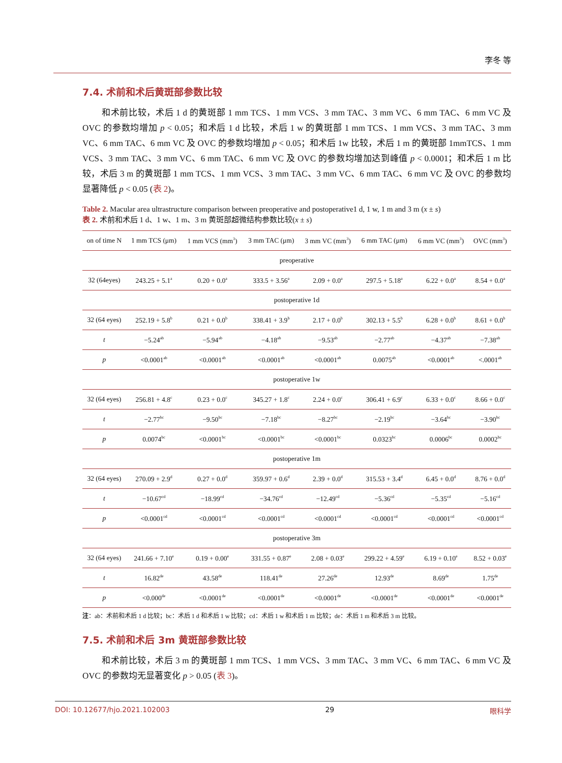李冬 等
7.4. 术前和术后黄斑部参数比较
和术前比较，术后 1 d 的黄斑部 1 mm TCS、1 mm VCS、3 mm TAC、3 mm VC、6 mm TAC、6 mm VC 及 OVC 的参数均增加 p < 0.05；和术后 1 d 比较，术后 1 w 的黄斑部 1 mm TCS、1 mm VCS、3 mm TAC、3 mm VC、6 mm TAC、6 mm VC 及 OVC 的参数均增加 p < 0.05；和术后 1w 比较，术后 1 m 的黄斑部 1mmTCS、1 mm VCS、3 mm TAC、3 mm VC、6 mm TAC、6 mm VC 及 OVC 的参数均增加达到峰值 p < 0.0001；和术后 1 m 比较，术后 3 m 的黄斑部 1 mm TCS、1 mm VCS、3 mm TAC、3 mm VC、6 mm TAC、6 mm VC 及 OVC 的参数均显著降低 p < 0.05 (表 2)。
Table 2. Macular area ultrastructure comparison between preoperative and postoperative1 d, 1 w, 1 m and 3 m (x ± s)
表 2. 术前和术后 1 d、1 w、1 m、3 m 黄斑部超微结构参数比较(x ± s)
| on of time N | 1 mm TCS (μm) | 1 mm VCS (mm<sup>3</sup>) | 3 mm TAC (μm) | 3 mm VC (mm<sup>3</sup>) | 6 mm TAC (μm) | 6 mm VC (mm<sup>3</sup>) | OVC (mm<sup>3</sup>) |
| --- | --- | --- | --- | --- | --- | --- | --- |
| preoperative | | | | | | | |
| 32 (64eyes) | 243.25 + 5.1<sup>a</sup> | 0.20 + 0.0<sup>a</sup> | 333.5 + 3.56<sup>a</sup> | 2.09 + 0.0<sup>a</sup> | 297.5 + 5.18<sup>a</sup> | 6.22 + 0.0<sup>a</sup> | 8.54 + 0.0<sup>a</sup> |
| postoperative 1d | | | | | | | |
| 32 (64 eyes) | 252.19 + 5.8<sup>b</sup> | 0.21 + 0.0<sup>b</sup> | 338.41 + 3.9<sup>b</sup> | 2.17 + 0.0<sup>b</sup> | 302.13 + 5.5<sup>b</sup> | 6.28 + 0.0<sup>b</sup> | 8.61 + 0.0<sup>b</sup> |
| t | −5.24<sup>ab</sup> | −5.94<sup>ab</sup> | −4.18<sup>ab</sup> | −9.53<sup>ab</sup> | −2.77<sup>ab</sup> | −4.37<sup>ab</sup> | −7.38<sup>ab</sup> |
| p | <0.0001<sup>ab</sup> | <0.0001<sup>ab</sup> | <0.0001<sup>ab</sup> | <0.0001<sup>ab</sup> | 0.0075<sup>ab</sup> | <0.0001<sup>ab</sup> | <.0001<sup>ab</sup> |
| postoperative 1w | | | | | | | |
| 32 (64 eyes) | 256.81 + 4.8<sup>c</sup> | 0.23 + 0.0<sup>c</sup> | 345.27 + 1.8<sup>c</sup> | 2.24 + 0.0<sup>c</sup> | 306.41 + 6.9<sup>c</sup> | 6.33 + 0.0<sup>c</sup> | 8.66 + 0.0<sup>c</sup> |
| t | −2.77<sup>bc</sup> | −9.50<sup>bc</sup> | −7.18<sup>bc</sup> | −8.27<sup>bc</sup> | −2.19<sup>bc</sup> | −3.64<sup>bc</sup> | −3.90<sup>bc</sup> |
| p | 0.0074<sup>bc</sup> | <0.0001<sup>bc</sup> | <0.0001<sup>bc</sup> | <0.0001<sup>bc</sup> | 0.0323<sup>bc</sup> | 0.0006<sup>bc</sup> | 0.0002<sup>bc</sup> |
| postoperative 1m | | | | | | | |
| 32 (64 eyes) | 270.09 + 2.9<sup>d</sup> | 0.27 + 0.0<sup>d</sup> | 359.97 + 0.6<sup>d</sup> | 2.39 + 0.0<sup>d</sup> | 315.53 + 3.4<sup>d</sup> | 6.45 + 0.0<sup>d</sup> | 8.76 + 0.0<sup>d</sup> |
| t | −10.67<sup>cd</sup> | −18.99<sup>cd</sup> | −34.76<sup>cd</sup> | −12.49<sup>cd</sup> | −5.36<sup>cd</sup> | −5.35<sup>cd</sup> | −5.16<sup>cd</sup> |
| p | <0.0001<sup>cd</sup> | <0.0001<sup>cd</sup> | <0.0001<sup>cd</sup> | <0.0001<sup>cd</sup> | <0.0001<sup>cd</sup> | <0.0001<sup>cd</sup> | <0.0001<sup>cd</sup> |
| postoperative 3m | | | | | | | |
| 32 (64 eyes) | 241.66 + 7.10<sup>e</sup> | 0.19 + 0.00<sup>e</sup> | 331.55 + 0.87<sup>e</sup> | 2.08 + 0.03<sup>e</sup> | 299.22 + 4.59<sup>e</sup> | 6.19 + 0.10<sup>e</sup> | 8.52 + 0.03<sup>e</sup> |
| t | 16.82<sup>de</sup> | 43.58<sup>de</sup> | 118.41<sup>de</sup> | 27.26<sup>de</sup> | 12.93<sup>de</sup> | 8.69<sup>de</sup> | 1.75<sup>de</sup> |
| p | <0.000<sup>de</sup> | <0.0001<sup>de</sup> | <0.0001<sup>de</sup> | <0.0001<sup>de</sup> | <0.0001<sup>de</sup> | <0.0001<sup>de</sup> | <0.0001<sup>de</sup> |
注：ab：术前和术后 1 d 比较；bc：术后 1 d 和术后 1 w 比较；cd：术后 1 w 和术后 1 m 比较；de：术后 1 m 和术后 3 m 比较。
7.5. 术前和术后 3m 黄斑部参数比较
和术前比较，术后 3 m 的黄斑部 1 mm TCS、1 mm VCS、3 mm TAC、3 mm VC、6 mm TAC、6 mm VC 及 OVC 的参数均无显著变化 p > 0.05 (表 3)。
DOI: 10.12677/hjo.2021.102003 29 眼科学